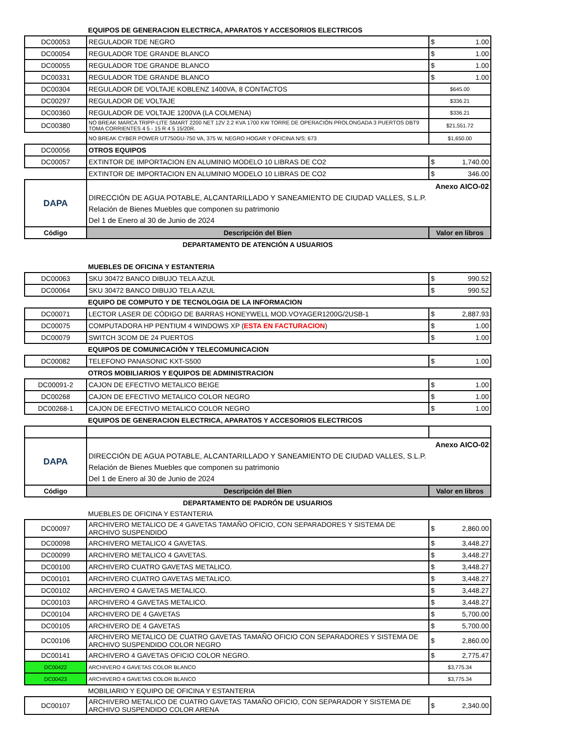| | EQUIPOS DE GENERACION ELECTRICA, APARATOS Y ACCESORIOS ELECTRICOS | |
| DC00053 | REGULADOR TDE NEGRO | $ 1.00 |
| DC00054 | REGULADOR TDE GRANDE BLANCO | $ 1.00 |
| DC00055 | REGULADOR TDE GRANDE BLANCO | $ 1.00 |
| DC00331 | REGULADOR TDE GRANDE BLANCO | $ 1.00 |
| DC00304 | REGULADOR DE VOLTAJE KOBLENZ 1400VA, 8 CONTACTOS | $645.00 |
| DC00297 | REGULADOR DE VOLTAJE | $336.21 |
| DC00360 | REGULADOR DE VOLTAJE 1200VA (LA COLMENA) | $336.21 |
| DC00380 | NO BREAK MARCA TRIPP-LITE SMART 2200 NET 12V 2.2 KVA 1700 KW TORRE DE OPERACIÓN PROLONGADA 3 PUERTOS DBT9 TOMA CORRIENTES 4 5 - 15 R 4 5 15/20R. | $21,551.72 |
| | NO BREAK CYBER POWER UT750GU-750 VA, 375 W, NEGRO HOGAR Y OFICINA N/S: 673 | $1,650.00 |
| DC00056 | OTROS EQUIPOS | |
| DC00057 | EXTINTOR DE IMPORTACION EN ALUMINIO MODELO 10 LIBRAS DE CO2 | $ 1,740.00 |
| | EXTINTOR DE IMPORTACION EN ALUMINIO MODELO 10 LIBRAS DE CO2 | $ 346.00 |
| DAPA | Anexo AICO-02 DIRECCIÓN DE AGUA POTABLE, ALCANTARILLADO Y SANEAMIENTO DE CIUDAD VALLES, S.L.P. Relación de Bienes Muebles que componen su patrimonio Del 1 de Enero al 30 de Junio de 2024 | |
| Código | Descripción del Bien | Valor en libros |
| DEPARTAMENTO DE ATENCIÓN A USUARIOS | | |
| | MUEBLES DE OFICINA Y ESTANTERIA | |
| DC00063 | SKU 30472 BANCO DIBUJO TELA AZUL | $ 990.52 |
| DC00064 | SKU 30472 BANCO DIBUJO TELA AZUL | $ 990.52 |
| | EQUIPO DE COMPUTO Y DE TECNOLOGIA DE LA INFORMACION | |
| DC00071 | LECTOR LASER DE CÓDIGO DE BARRAS HONEYWELL MOD.VOYAGER1200G/2USB-1 | $ 2,887.93 |
| DC00075 | COMPUTADORA HP PENTIUM 4 WINDOWS XP ( ESTA EN FACTURACION ) | $ 1.00 |
| DC00079 | SWITCH 3COM DE 24 PUERTOS | $ 1.00 |
| | EQUIPOS DE COMUNICACIÓN Y TELECOMUNICACION | |
| DC00082 | TELEFONO PANASONIC KXT-S500 | $ 1.00 |
| | OTROS MOBILIARIOS Y EQUIPOS DE ADMINISTRACION | |
| DC00091-2 | CAJON DE EFECTIVO METALICO BEIGE | $ 1.00 |
| DC00268 | CAJON DE EFECTIVO METALICO COLOR NEGRO | $ 1.00 |
| DC00268-1 | CAJON DE EFECTIVO METALICO COLOR NEGRO | $ 1.00 |
| | EQUIPOS DE GENERACION ELECTRICA, APARATOS Y ACCESORIOS ELECTRICOS | |
| DAPA | Anexo AICO-02 DIRECCIÓN DE AGUA POTABLE, ALCANTARILLADO Y SANEAMIENTO DE CIUDAD VALLES, S.L.P. Relación de Bienes Muebles que componen su patrimonio Del 1 de Enero al 30 de Junio de 2024 | |
| Código | Descripción del Bien | Valor en libros |
| DEPARTAMENTO DE PADRÓN DE USUARIOS | | |
| | MUEBLES DE OFICINA Y ESTANTERIA | |
| DC00097 | ARCHIVERO METALICO DE 4 GAVETAS TAMAÑO OFICIO, CON SEPARADORES Y SISTEMA DE ARCHIVO SUSPENDIDO | $ 2,860.00 |
| DC00098 | ARCHIVERO METALICO 4 GAVETAS. | $ 3,448.27 |
| DC00099 | ARCHIVERO METALICO 4 GAVETAS. | $ 3,448.27 |
| DC00100 | ARCHIVERO CUATRO GAVETAS METALICO. | $ 3,448.27 |
| DC00101 | ARCHIVERO CUATRO GAVETAS METALICO. | $ 3,448.27 |
| DC00102 | ARCHIVERO 4 GAVETAS METALICO. | $ 3,448.27 |
| DC00103 | ARCHIVERO 4 GAVETAS METALICO. | $ 3,448.27 |
| DC00104 | ARCHIVERO DE 4 GAVETAS | $ 5,700.00 |
| DC00105 | ARCHIVERO DE 4 GAVETAS | $ 5,700.00 |
| DC00106 | ARCHIVERO METALICO DE CUATRO GAVETAS TAMAÑO OFICIO CON SEPARADORES Y SISTEMA DE ARCHIVO SUSPENDIDO COLOR NEGRO | $ 2,860.00 |
| DC00141 | ARCHIVERO 4 GAVETAS OFICIO COLOR NEGRO. | $ 2,775.47 |
| DC00422 | ARCHIVERO 4 GAVETAS COLOR BLANCO | $3,775.34 |
| DC00423 | ARCHIVERO 4 GAVETAS COLOR BLANCO | $3,775.34 |
| | MOBILIARIO Y EQUIPO DE OFICINA Y ESTANTERIA | |
| DC00107 | ARCHIVERO METALICO DE CUATRO GAVETAS TAMAÑO OFICIO, CON SEPARADOR Y SISTEMA DE ARCHIVO SUSPENDIDO COLOR ARENA | $ 2,340.00 |